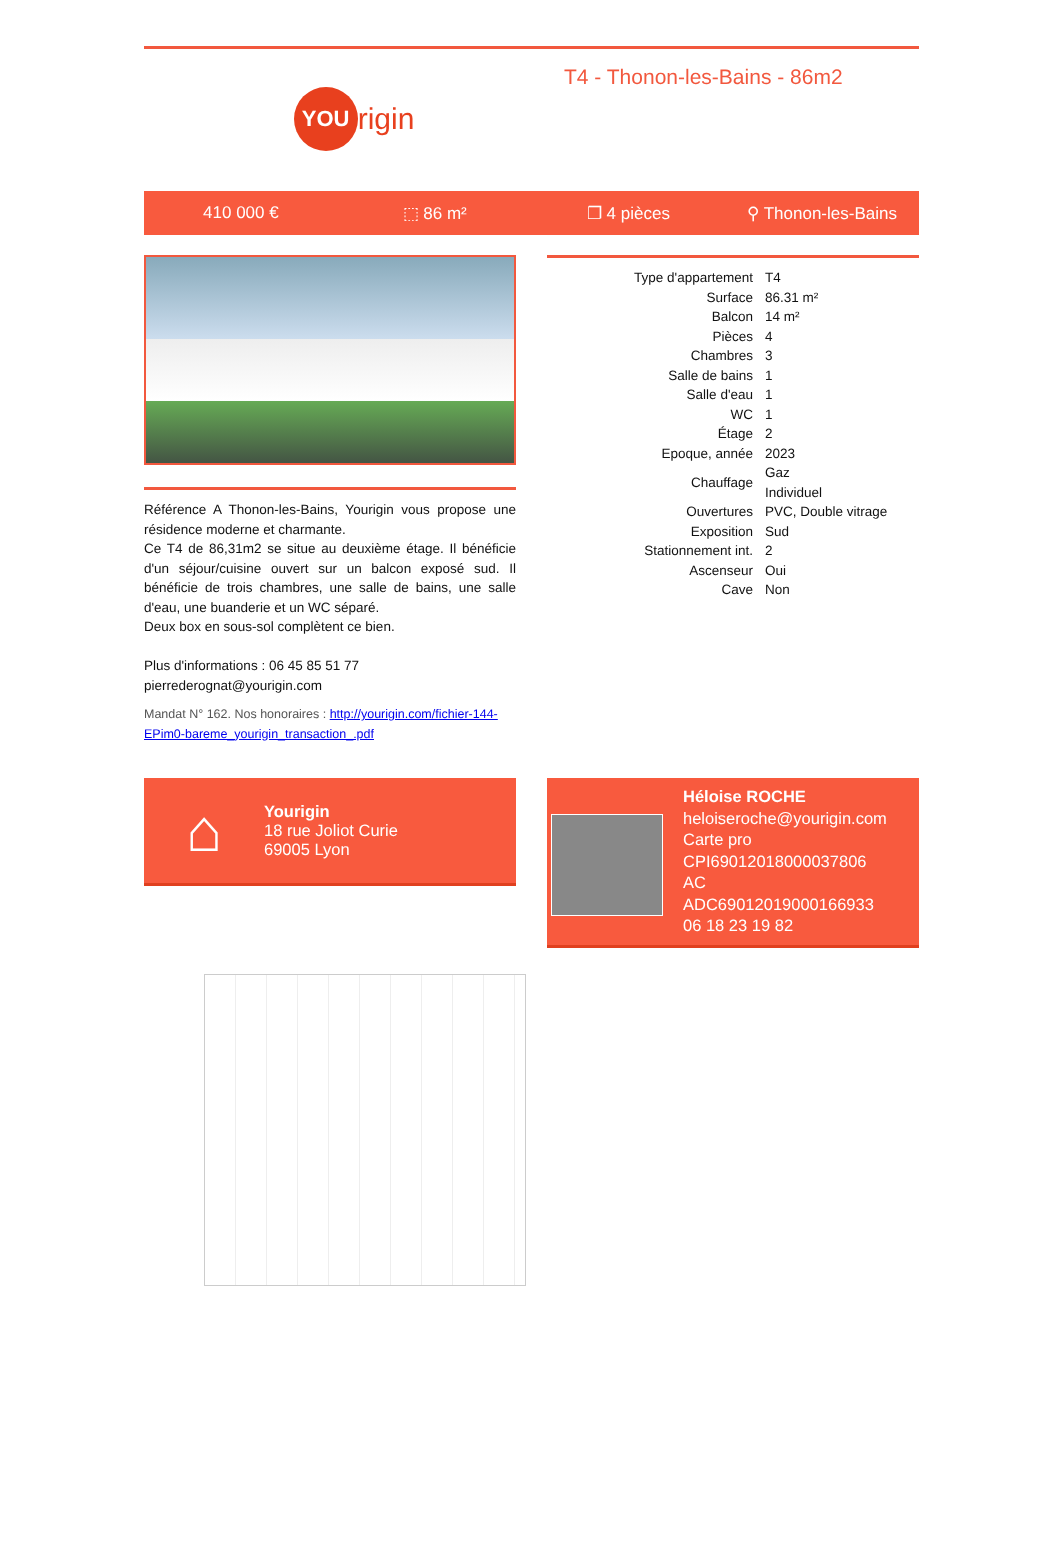YOU
rigin
T4 - Thonon-les-Bains - 86m2
410 000 € ⬚ 86 m² ❐ 4 pièces ⚲ Thonon-les-Bains
Référence A Thonon-les-Bains, Yourigin vous propose une résidence moderne et charmante.
Ce T4 de 86,31m2 se situe au deuxième étage. Il bénéficie d'un séjour/cuisine ouvert sur un balcon exposé sud. Il bénéficie de trois chambres, une salle de bains, une salle d'eau, une buanderie et un WC séparé.
Deux box en sous-sol complètent ce bien.
Plus d'informations : 06 45 85 51 77
pierrederognat@yourigin.com
Mandat N° 162. Nos honoraires : http://yourigin.com/fichier-144-EPim0-bareme_yourigin_transaction_.pdf
| Type d'appartement | T4 |
| Surface | 86.31 m² |
| Balcon | 14 m² |
| Pièces | 4 |
| Chambres | 3 |
| Salle de bains | 1 |
| Salle d'eau | 1 |
| WC | 1 |
| Étage | 2 |
| Epoque, année | 2023 |
| Chauffage | Gaz Individuel |
| Ouvertures | PVC, Double vitrage |
| Exposition | Sud |
| Stationnement int. | 2 |
| Ascenseur | Oui |
| Cave | Non |
⌂
Yourigin
18 rue Joliot Curie
69005 Lyon
Héloise ROCHE
heloiseroche@yourigin.com
Carte pro
CPI69012018000037806
AC
ADC69012019000166933
06 18 23 19 82